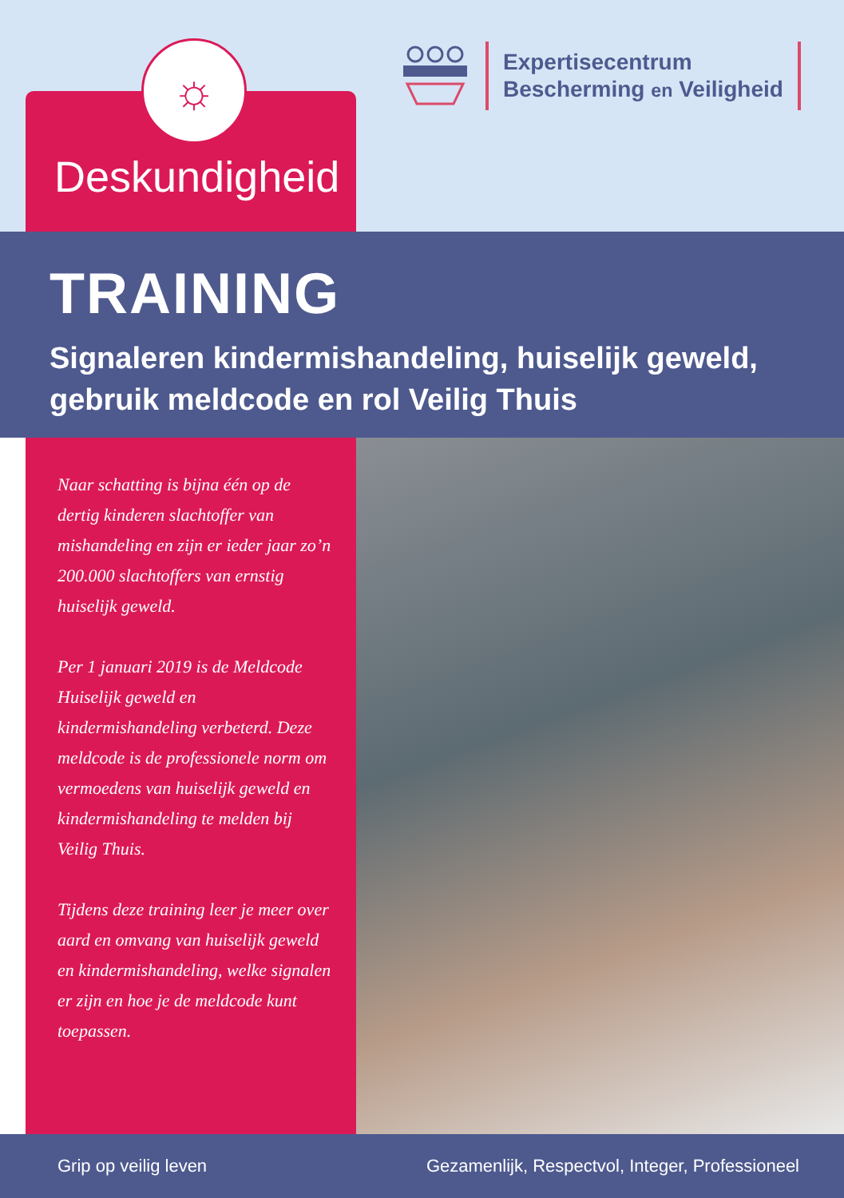☼
Deskundigheid
Expertisecentrum
Bescherming en Veiligheid
TRAINING
Signaleren kindermishandeling, huiselijk geweld, gebruik meldcode en rol Veilig Thuis
Naar schatting is bijna één op de dertig kinderen slachtoffer van mishandeling en zijn er ieder jaar zo’n 200.000 slachtoffers van ernstig huiselijk geweld.
Per 1 januari 2019 is de Meldcode Huiselijk geweld en kindermishandeling verbeterd. Deze meldcode is de professionele norm om vermoedens van huiselijk geweld en kindermishandeling te melden bij Veilig Thuis.
Tijdens deze training leer je meer over aard en omvang van huiselijk geweld en kindermishandeling, welke signalen er zijn en hoe je de meldcode kunt toepassen.
Grip op veilig leven Gezamenlijk, Respectvol, Integer, Professioneel